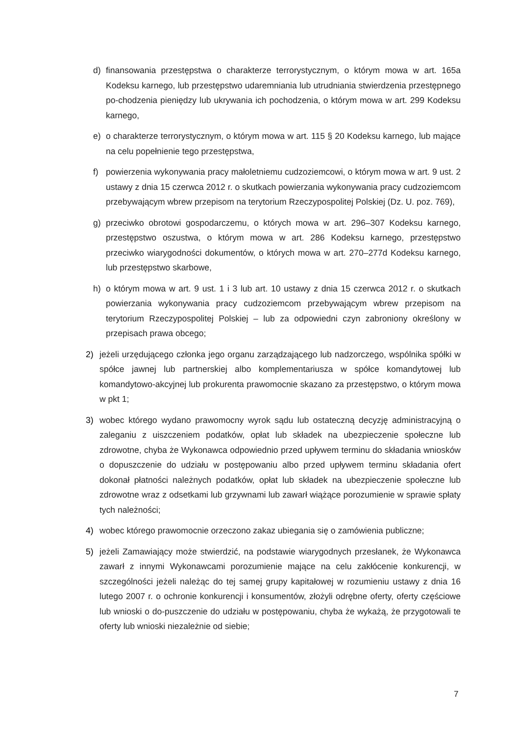d) finansowania przestępstwa o charakterze terrorystycznym, o którym mowa w art. 165a Kodeksu karnego, lub przestępstwo udaremniania lub utrudniania stwierdzenia przestępnego po-chodzenia pieniędzy lub ukrywania ich pochodzenia, o którym mowa w art. 299 Kodeksu karnego,
e) o charakterze terrorystycznym, o którym mowa w art. 115 § 20 Kodeksu karnego, lub mające na celu popełnienie tego przestępstwa,
f) powierzenia wykonywania pracy małoletniemu cudzoziemcowi, o którym mowa w art. 9 ust. 2 ustawy z dnia 15 czerwca 2012 r. o skutkach powierzania wykonywania pracy cudzoziemcom przebywającym wbrew przepisom na terytorium Rzeczypospolitej Polskiej (Dz. U. poz. 769),
g) przeciwko obrotowi gospodarczemu, o których mowa w art. 296–307 Kodeksu karnego, przestępstwo oszustwa, o którym mowa w art. 286 Kodeksu karnego, przestępstwo przeciwko wiarygodności dokumentów, o których mowa w art. 270–277d Kodeksu karnego, lub przestępstwo skarbowe,
h) o którym mowa w art. 9 ust. 1 i 3 lub art. 10 ustawy z dnia 15 czerwca 2012 r. o skutkach powierzania wykonywania pracy cudzoziemcom przebywającym wbrew przepisom na terytorium Rzeczypospolitej Polskiej – lub za odpowiedni czyn zabroniony określony w przepisach prawa obcego;
2) jeżeli urzędującego członka jego organu zarządzającego lub nadzorczego, wspólnika spółki w spółce jawnej lub partnerskiej albo komplementariusza w spółce komandytowej lub komandytowo-akcyjnej lub prokurenta prawomocnie skazano za przestępstwo, o którym mowa w pkt 1;
3) wobec którego wydano prawomocny wyrok sądu lub ostateczną decyzję administracyjną o zaleganiu z uiszczeniem podatków, opłat lub składek na ubezpieczenie społeczne lub zdrowotne, chyba że Wykonawca odpowiednio przed upływem terminu do składania wniosków o dopuszczenie do udziału w postępowaniu albo przed upływem terminu składania ofert dokonał płatności należnych podatków, opłat lub składek na ubezpieczenie społeczne lub zdrowotne wraz z odsetkami lub grzywnami lub zawarł wiążące porozumienie w sprawie spłaty tych należności;
4) wobec którego prawomocnie orzeczono zakaz ubiegania się o zamówienia publiczne;
5) jeżeli Zamawiający może stwierdzić, na podstawie wiarygodnych przesłanek, że Wykonawca zawarł z innymi Wykonawcami porozumienie mające na celu zakłócenie konkurencji, w szczególności jeżeli należąc do tej samej grupy kapitałowej w rozumieniu ustawy z dnia 16 lutego 2007 r. o ochronie konkurencji i konsumentów, złożyli odrębne oferty, oferty częściowe lub wnioski o do-puszczenie do udziału w postępowaniu, chyba że wykażą, że przygotowali te oferty lub wnioski niezależnie od siebie;
7